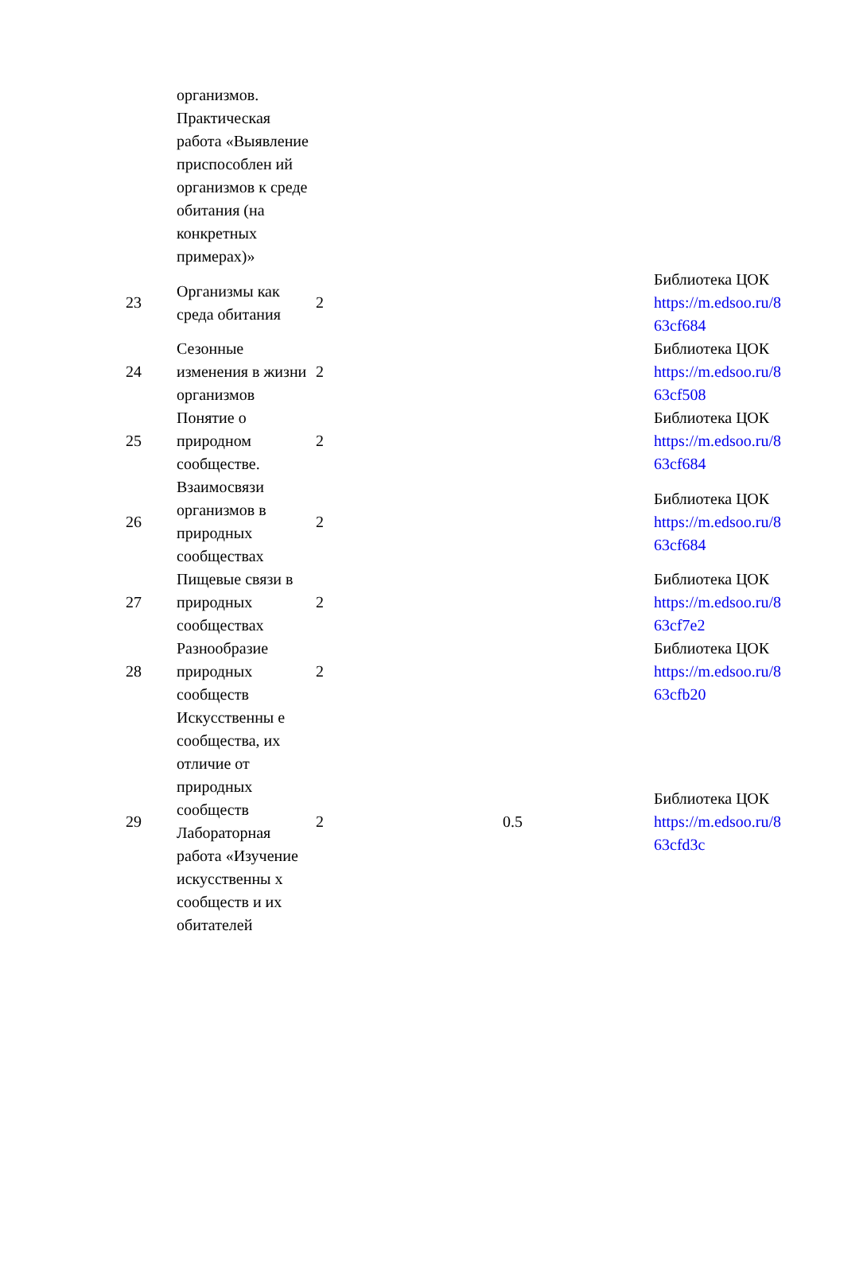| | организмов. Практическая работа «Выявление приспособлен ий организмов к среде обитания (на конкретных примерах)» | | | |
| 23 | Организмы как среда обитания | 2 | | Библиотека ЦОК https://m.edsoo.ru/8 63cf684 |
| 24 | Сезонные изменения в жизни организмов | 2 | | Библиотека ЦОК https://m.edsoo.ru/8 63cf508 |
| 25 | Понятие о природном сообществе. | 2 | | Библиотека ЦОК https://m.edsoo.ru/8 63cf684 |
| 26 | Взаимосвязи организмов в природных сообществах | 2 | | Библиотека ЦОК https://m.edsoo.ru/8 63cf684 |
| 27 | Пищевые связи в природных сообществах | 2 | | Библиотека ЦОК https://m.edsoo.ru/8 63cf7e2 |
| 28 | Разнообразие природных сообществ | 2 | | Библиотека ЦОК https://m.edsoo.ru/8 63cfb20 |
| 29 | Искусственны е сообщества, их отличие от природных сообществ Лабораторная работа «Изучение искусственны х сообществ и их обитателей | 2 | 0.5 | Библиотека ЦОК https://m.edsoo.ru/8 63cfd3c |